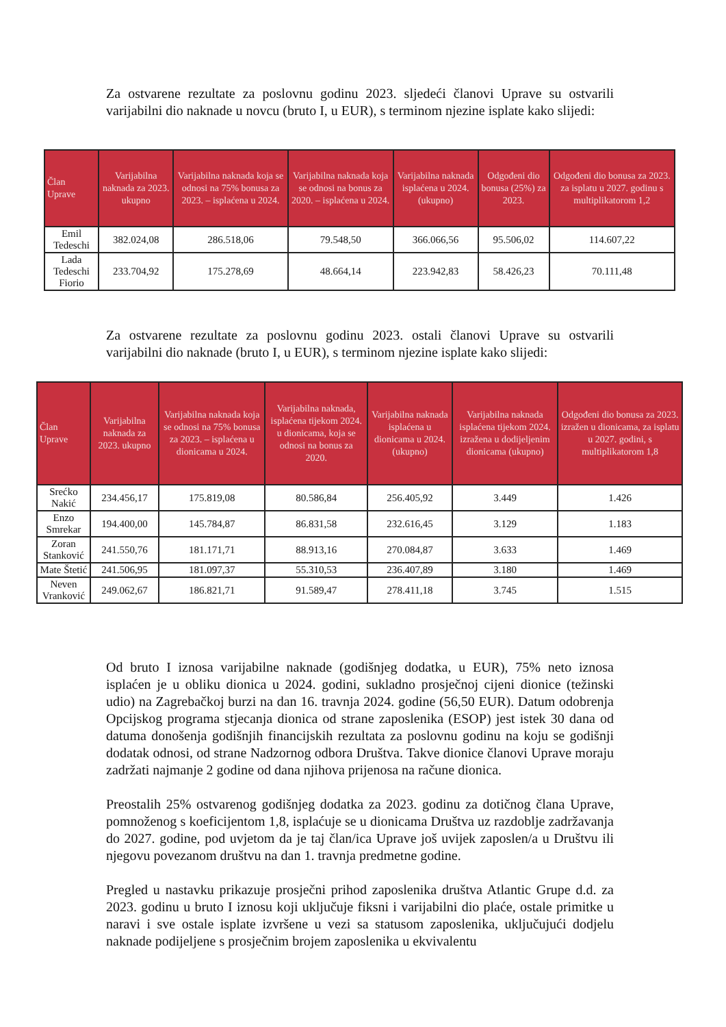Za ostvarene rezultate za poslovnu godinu 2023. sljedeći članovi Uprave su ostvarili varijabilni dio naknade u novcu (bruto I, u EUR), s terminom njezine isplate kako slijedi:
| Član Uprave | Varijabilna naknada za 2023. ukupno | Varijabilna naknada koja se odnosi na 75% bonusa za 2023. – isplaćena u 2024. | Varijabilna naknada koja se odnosi na bonus za 2020. – isplaćena u 2024. | Varijabilna naknada isplaćena u 2024. (ukupno) | Odgođeni dio bonusa (25%) za 2023. | Odgođeni dio bonusa za 2023. za isplatu u 2027. godinu s multiplikatorom 1,2 |
| --- | --- | --- | --- | --- | --- | --- |
| Emil Tedeschi | 382.024,08 | 286.518,06 | 79.548,50 | 366.066,56 | 95.506,02 | 114.607,22 |
| Lada Tedeschi Fiorio | 233.704,92 | 175.278,69 | 48.664,14 | 223.942,83 | 58.426,23 | 70.111,48 |
Za ostvarene rezultate za poslovnu godinu 2023. ostali članovi Uprave su ostvarili varijabilni dio naknade (bruto I, u EUR), s terminom njezine isplate kako slijedi:
| Član Uprave | Varijabilna naknada za 2023. ukupno | Varijabilna naknada koja se odnosi na 75% bonusa za 2023. – isplaćena u dionicama u 2024. | Varijabilna naknada, isplaćena tijekom 2024. u dionicama, koja se odnosi na bonus za 2020. | Varijabilna naknada isplaćena u dionicama u 2024. (ukupno) | Varijabilna naknada isplaćena tijekom 2024. izražena u dodijeljenim dionicama (ukupno) | Odgođeni dio bonusa za 2023. izražen u dionicama, za isplatu u 2027. godini, s multiplikatorom 1,8 |
| --- | --- | --- | --- | --- | --- | --- |
| Srećko Nakić | 234.456,17 | 175.819,08 | 80.586,84 | 256.405,92 | 3.449 | 1.426 |
| Enzo Smrekar | 194.400,00 | 145.784,87 | 86.831,58 | 232.616,45 | 3.129 | 1.183 |
| Zoran Stanković | 241.550,76 | 181.171,71 | 88.913,16 | 270.084,87 | 3.633 | 1.469 |
| Mate Štetić | 241.506,95 | 181.097,37 | 55.310,53 | 236.407,89 | 3.180 | 1.469 |
| Neven Vranković | 249.062,67 | 186.821,71 | 91.589,47 | 278.411,18 | 3.745 | 1.515 |
Od bruto I iznosa varijabilne naknade (godišnjeg dodatka, u EUR), 75% neto iznosa isplaćen je u obliku dionica u 2024. godini, sukladno prosječnoj cijeni dionice (težinski udio) na Zagrebačkoj burzi na dan 16. travnja 2024. godine (56,50 EUR). Datum odobrenja Opcijskog programa stjecanja dionica od strane zaposlenika (ESOP) jest istek 30 dana od datuma donošenja godišnjih financijskih rezultata za poslovnu godinu na koju se godišnji dodatak odnosi, od strane Nadzornog odbora Društva. Takve dionice članovi Uprave moraju zadržati najmanje 2 godine od dana njihova prijenosa na račune dionica.
Preostalih 25% ostvarenog godišnjeg dodatka za 2023. godinu za dotičnog člana Uprave, pomnoženog s koeficijentom 1,8, isplaćuje se u dionicama Društva uz razdoblje zadržavanja do 2027. godine, pod uvjetom da je taj član/ica Uprave još uvijek zaposlen/a u Društvu ili njegovu povezanom društvu na dan 1. travnja predmetne godine.
Pregled u nastavku prikazuje prosječni prihod zaposlenika društva Atlantic Grupe d.d. za 2023. godinu u bruto I iznosu koji uključuje fiksni i varijabilni dio plaće, ostale primitke u naravi i sve ostale isplate izvršene u vezi sa statusom zaposlenika, uključujući dodjelu naknade podijeljene s prosječnim brojem zaposlenika u ekvivalentu